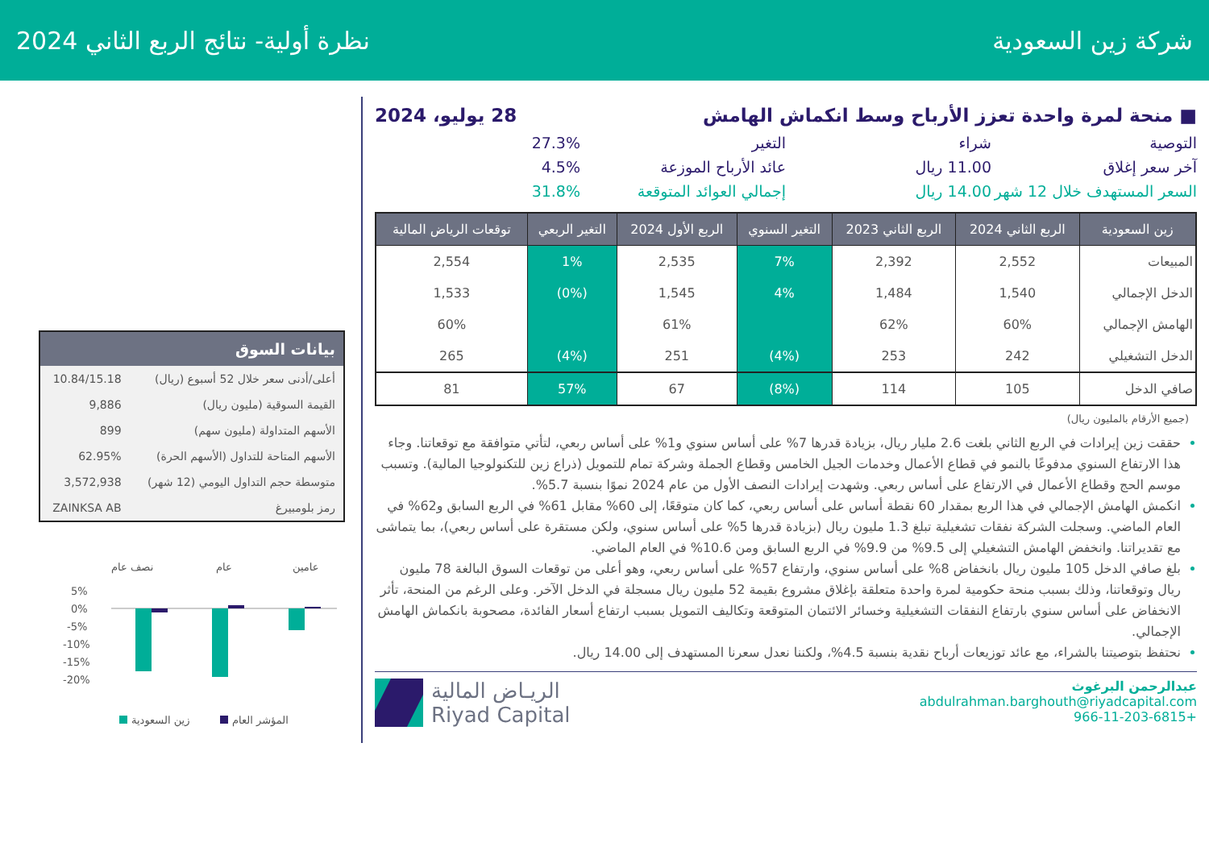شركة زين السعودية نظرة أولية- نتائج الربع الثاني 2024
■ منحة لمرة واحدة تعزز الأرباح وسط انكماش الهامش 28 يوليو، 2024
التوصية شراء التغير 27.3% آخر سعر إغلاق 11.00 ريال عائد الأرباح الموزعة 4.5% السعر المستهدف خلال 12 شهر 14.00 ريال إجمالي العوائد المتوقعة 31.8%
| زين السعودية | الربع الثاني 2024 | الربع الثاني 2023 | التغير السنوي | الربع الأول 2024 | التغير الربعي | توقعات الرياض المالية |
| --- | --- | --- | --- | --- | --- | --- |
| المبيعات | 2,552 | 2,392 | 7% | 2,535 | 1% | 2,554 |
| الدخل الإجمالي | 1,540 | 1,484 | 4% | 1,545 | (0%) | 1,533 |
| الهامش الإجمالي | 60% | 62% | | 61% | | 60% |
| الدخل التشغيلي | 242 | 253 | (4%) | 251 | (4%) | 265 |
| صافي الدخل | 105 | 114 | (8%) | 67 | 57% | 81 |
(جميع الأرقام بالمليون ريال)
حققت زين إيرادات في الربع الثاني بلغت 2.6 مليار ريال، بزيادة قدرها 7% على أساس سنوي و1% على أساس ربعي، لتأتي متوافقة مع توقعاتنا. وجاء هذا الارتفاع السنوي مدفوعًا بالنمو في قطاع الأعمال وخدمات الجيل الخامس وقطاع الجملة وشركة تمام للتمويل (ذراع زين للتكنولوجيا المالية). وتسبب موسم الحج وقطاع الأعمال في الارتفاع على أساس ربعي. وشهدت إيرادات النصف الأول من عام 2024 نموًا بنسبة 5.7%.
انكمش الهامش الإجمالي في هذا الربع بمقدار 60 نقطة أساس على أساس ربعي، كما كان متوقعًا، إلى 60% مقابل 61% في الربع السابق و62% في العام الماضي. وسجلت الشركة نفقات تشغيلية تبلغ 1.3 مليون ريال (بزيادة قدرها 5% على أساس سنوي، ولكن مستقرة على أساس ربعي)، بما يتماشى مع تقديراتنا. وانخفض الهامش التشغيلي إلى 9.5% من 9.9% في الربع السابق ومن 10.6% في العام الماضي.
بلغ صافي الدخل 105 مليون ريال بانخفاض 8% على أساس سنوي، وارتفاع 57% على أساس ربعي، وهو أعلى من توقعات السوق البالغة 78 مليون ريال وتوقعاتنا، وذلك بسبب منحة حكومية لمرة واحدة متعلقة بإغلاق مشروع بقيمة 52 مليون ريال مسجلة في الدخل الآخر. وعلى الرغم من المنحة، تأثر الانخفاض على أساس سنوي بارتفاع النفقات التشغيلية وخسائر الائتمان المتوقعة وتكاليف التمويل بسبب ارتفاع أسعار الفائدة، مصحوبة بانكماش الهامش الإجمالي.
نحتفظ بتوصيتنا بالشراء، مع عائد توزيعات أرباح نقدية بنسبة 4.5%، ولكننا نعدل سعرنا المستهدف إلى 14.00 ريال.
عبدالرحمن البرغوث
abdulrahman.barghouth@riyadcapital.com
+966-11-203-6815
الريـاض المالية
Riyad Capital
| بيانات السوق | |
| --- | --- |
| أعلى/أدنى سعر خلال 52 أسبوع (ريال) | 10.84/15.18 |
| القيمة السوقية (مليون ريال) | 9,886 |
| الأسهم المتداولة (مليون سهم) | 899 |
| الأسهم المتاحة للتداول (الأسهم الحرة) | 62.95% |
| متوسطة حجم التداول اليومي (12 شهر) | 3,572,938 |
| رمز بلومبيرغ | ZAINKSA AB |
نصف عام
عام
عامين
5%
0%
-5%
-10%
-15%
-20%
زين السعودية
المؤشر العام